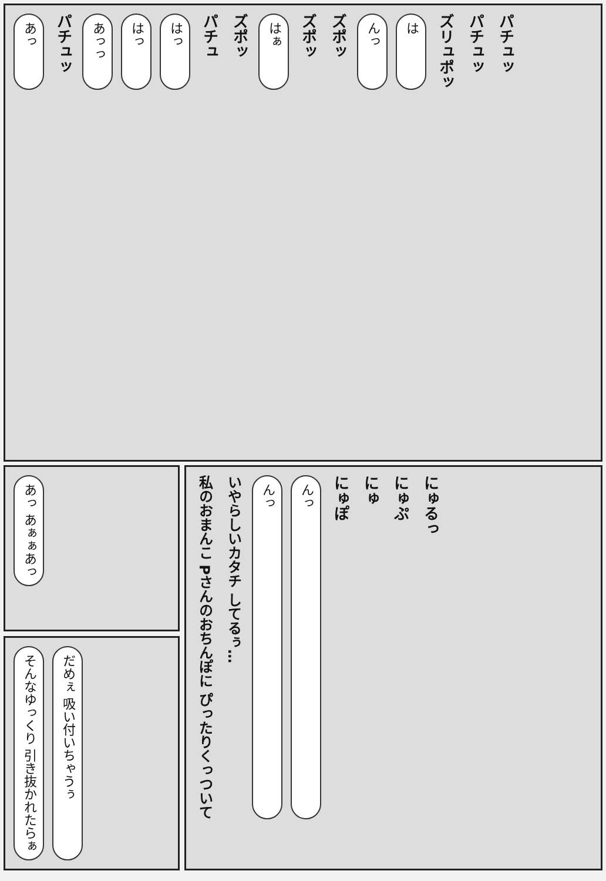あっ パチュッ あっっ はっ はっ パチュ ズポッ はぁ ズポッ ズポッ んっ は ズリュポッ パチュッ パチュッ
あっ あぁぁあっ
そんなゆっくり 引き抜かれたらぁ だめぇ 吸い付いちゃうぅ
私のおまんこ Pさんのおちんぽに ぴったりくっついて いやらしいカタチ してるぅ… んっ んっ にゅぽ にゅ にゅぷ にゅるっ